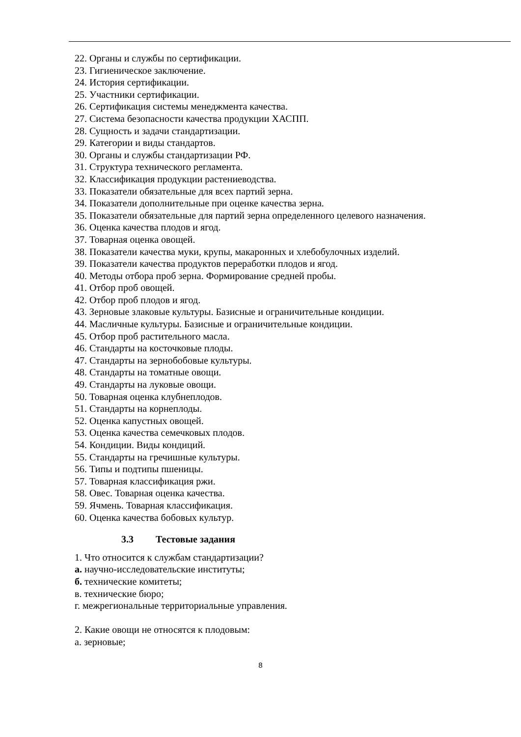22. Органы и службы по сертификации.
23. Гигиеническое заключение.
24. История сертификации.
25. Участники сертификации.
26. Сертификация системы менеджмента качества.
27. Система безопасности качества продукции ХАСПП.
28. Сущность и задачи стандартизации.
29. Категории и виды стандартов.
30. Органы и службы стандартизации РФ.
31. Структура технического регламента.
32. Классификация продукции растениеводства.
33. Показатели обязательные для всех партий зерна.
34. Показатели дополнительные при оценке качества зерна.
35. Показатели обязательные для партий зерна определенного целевого назначения.
36. Оценка качества плодов и ягод.
37. Товарная оценка овощей.
38. Показатели качества муки, крупы, макаронных и хлебобулочных изделий.
39. Показатели качества продуктов переработки плодов и ягод.
40. Методы отбора проб зерна. Формирование средней пробы.
41. Отбор проб овощей.
42. Отбор проб плодов и ягод.
43. Зерновые злаковые культуры. Базисные и ограничительные кондиции.
44. Масличные культуры. Базисные и ограничительные кондиции.
45. Отбор проб растительного масла.
46. Стандарты на косточковые плоды.
47. Стандарты на зернобобовые культуры.
48. Стандарты на томатные овощи.
49. Стандарты на луковые овощи.
50. Товарная оценка клубнеплодов.
51. Стандарты на корнеплоды.
52. Оценка капустных овощей.
53. Оценка качества семечковых плодов.
54. Кондиции. Виды кондиций.
55. Стандарты на гречишные культуры.
56. Типы и подтипы пшеницы.
57. Товарная классификация ржи.
58. Овес. Товарная оценка качества.
59. Ячмень. Товарная классификация.
60. Оценка качества бобовых культур.
3.3 Тестовые задания
1. Что относится к службам стандартизации?
а. научно-исследовательские институты;
б. технические комитеты;
в. технические бюро;
г. межрегиональные территориальные управления.
2. Какие овощи не относятся к плодовым:
а. зерновые;
8